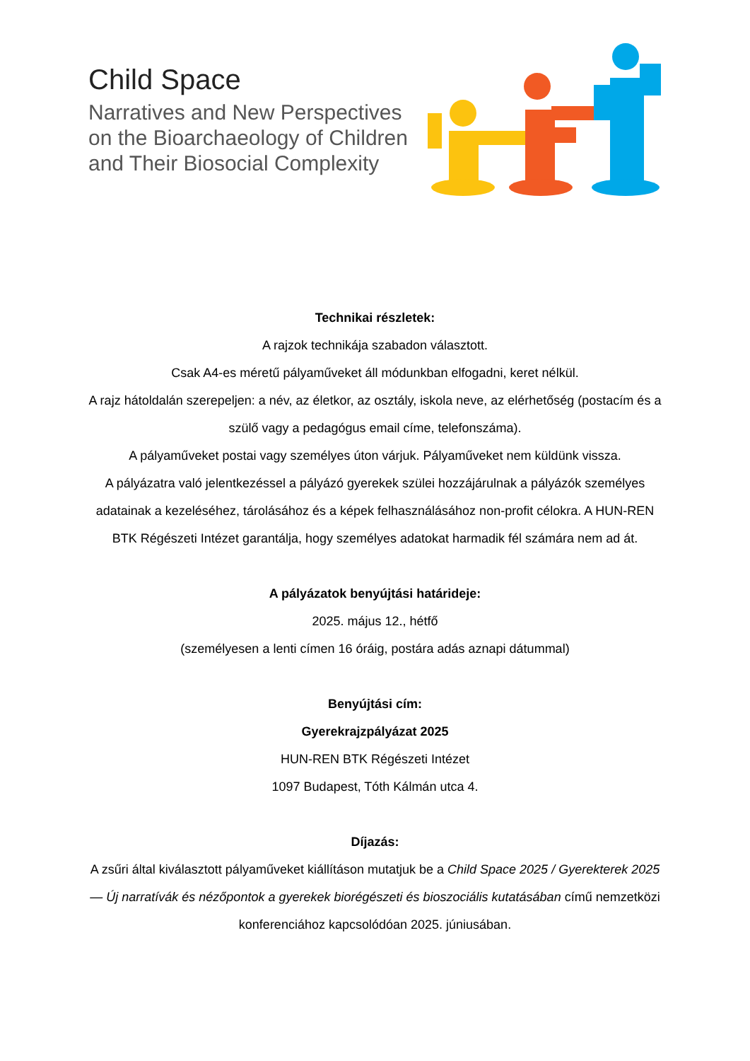Child Space
Narratives and New Perspectives
on the Bioarchaeology of Children
and Their Biosocial Complexity
Technikai részletek:
A rajzok technikája szabadon választott.
Csak A4-es méretű pályaműveket áll módunkban elfogadni, keret nélkül.
A rajz hátoldalán szerepeljen: a név, az életkor, az osztály, iskola neve, az elérhetőség (postacím és a szülő vagy a pedagógus email címe, telefonszáma).
A pályaműveket postai vagy személyes úton várjuk. Pályaműveket nem küldünk vissza.
A pályázatra való jelentkezéssel a pályázó gyerekek szülei hozzájárulnak a pályázók személyes adatainak a kezeléséhez, tárolásához és a képek felhasználásához non-profit célokra. A HUN-REN BTK Régészeti Intézet garantálja, hogy személyes adatokat harmadik fél számára nem ad át.
A pályázatok benyújtási határideje:
2025. május 12., hétfő
(személyesen a lenti címen 16 óráig, postára adás aznapi dátummal)
Benyújtási cím:
Gyerekrajzpályázat 2025
HUN-REN BTK Régészeti Intézet
1097 Budapest, Tóth Kálmán utca 4.
Díjazás:
A zsűri által kiválasztott pályaműveket kiállításon mutatjuk be a Child Space 2025 / Gyerekterek 2025 — Új narratívák és nézőpontok a gyerekek biorégészeti és bioszociális kutatásában című nemzetközi konferenciához kapcsolódóan 2025. júniusában.